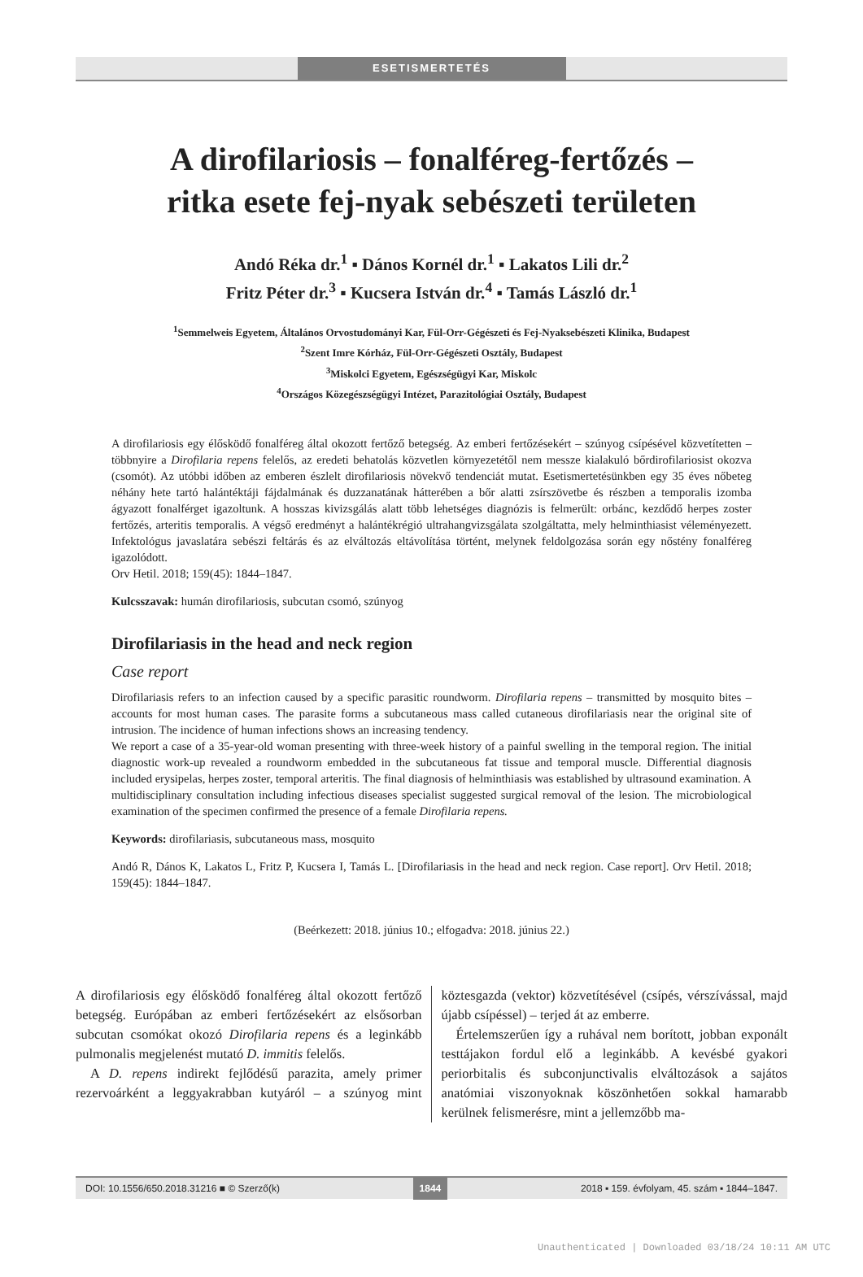ESETISMERTETÉS
A dirofilariosis – fonalféreg-fertőzés –
ritka esete fej-nyak sebészeti területen
Andó Réka dr.<sup>1</sup> ▪ Dános Kornél dr.<sup>1</sup> ▪ Lakatos Lili dr.<sup>2</sup>
Fritz Péter dr.<sup>3</sup> ▪ Kucsera István dr.<sup>4</sup> ▪ Tamás László dr.<sup>1</sup>
<sup>1</sup> Semmelweis Egyetem, Általános Orvostudományi Kar, Fül-Orr-Gégészeti és Fej-Nyaksebészeti Klinika, Budapest
<sup>2</sup> Szent Imre Kórház, Fül-Orr-Gégészeti Osztály, Budapest
<sup>3</sup> Miskolci Egyetem, Egészségügyi Kar, Miskolc
<sup>4</sup> Országos Közegészségügyi Intézet, Parazitológiai Osztály, Budapest
A dirofilariosis egy élősködő fonalféreg által okozott fertőző betegség. Az emberi fertőzésekért – szúnyog csípésével közvetítetten – többnyire a Dirofilaria repens felelős, az eredeti behatolás közvetlen környezetétől nem messze kialakuló bőrdirofilariosist okozva (csomót). Az utóbbi időben az emberen észlelt dirofilariosis növekvő tendenciát mutat. Esetismertetésünkben egy 35 éves nőbeteg néhány hete tartó halántéktáji fájdalmának és duzzanatának hátterében a bőr alatti zsírszövetbe és részben a temporalis izomba ágyazott fonalférget igazoltunk. A hosszas kivizsgálás alatt több lehetséges diagnózis is felmerült: orbánc, kezdődő herpes zoster fertőzés, arteritis temporalis. A végső eredményt a halántékrégió ultrahangvizsgálata szolgáltatta, mely helminthiasist véleményezett. Infektológus javaslatára sebészi feltárás és az elváltozás eltávolítása történt, melynek feldolgozása során egy nőstény fonalféreg igazolódott.
Orv Hetil. 2018; 159(45): 1844–1847.
Kulcsszavak: humán dirofilariosis, subcutan csomó, szúnyog
Dirofilariasis in the head and neck region
Case report
Dirofilariasis refers to an infection caused by a specific parasitic roundworm. Dirofilaria repens – transmitted by mosquito bites – accounts for most human cases. The parasite forms a subcutaneous mass called cutaneous dirofilariasis near the original site of intrusion. The incidence of human infections shows an increasing tendency.
We report a case of a 35-year-old woman presenting with three-week history of a painful swelling in the temporal region. The initial diagnostic work-up revealed a roundworm embedded in the subcutaneous fat tissue and temporal muscle. Differential diagnosis included erysipelas, herpes zoster, temporal arteritis. The final diagnosis of helminthiasis was established by ultrasound examination. A multidisciplinary consultation including infectious diseases specialist suggested surgical removal of the lesion. The microbiological examination of the specimen confirmed the presence of a female Dirofilaria repens.
Keywords: dirofilariasis, subcutaneous mass, mosquito
Andó R, Dános K, Lakatos L, Fritz P, Kucsera I, Tamás L. [Dirofilariasis in the head and neck region. Case report]. Orv Hetil. 2018; 159(45): 1844–1847.
(Beérkezett: 2018. június 10.; elfogadva: 2018. június 22.)
A dirofilariosis egy élősködő fonalféreg által okozott fertőző betegség. Európában az emberi fertőzésekért az elsősorban subcutan csomókat okozó Dirofilaria repens és a leginkább pulmonalis megjelenést mutató D. immitis felelős.
A D. repens indirekt fejlődésű parazita, amely primer rezervoárként a leggyakrabban kutyáról – a szúnyog mint köztesgazda (vektor) közvetítésével (csípés, vérszívással, majd újabb csípéssel) – terjed át az emberre.
Értelemszerűen így a ruhával nem borított, jobban exponált testtájakon fordul elő a leginkább. A kevésbé gyakori periorbitalis és subconjunctivalis elváltozások a sajátos anatómiai viszonyoknak köszönhetően sokkal hamarabb kerülnek felismerésre, mint a jellemzőbb ma-
DOI: 10.1556/650.2018.31216 ■ © Szerző(k) 1844 2018 ▪ 159. évfolyam, 45. szám ▪ 1844–1847.
Unauthenticated | Downloaded 03/18/24 10:11 AM UTC